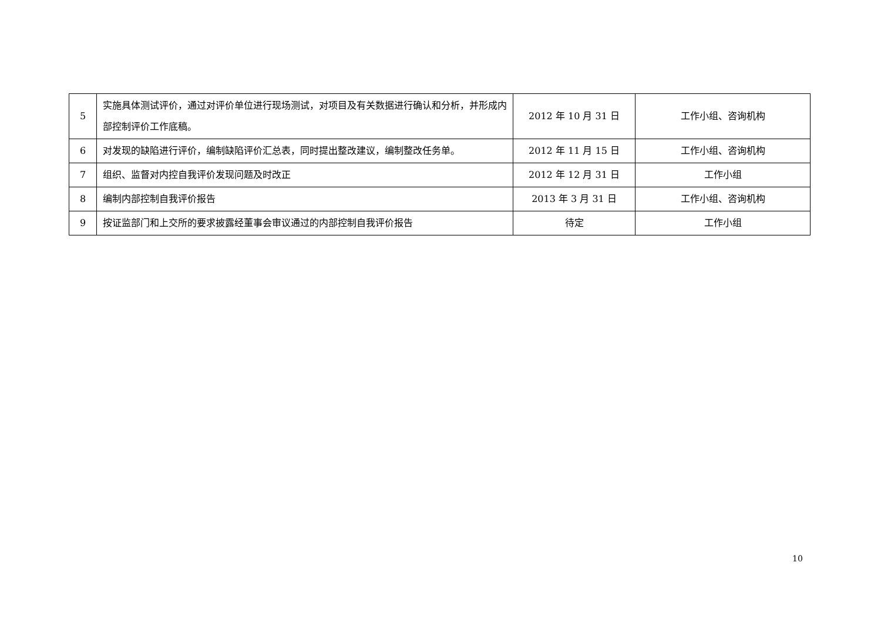| 5 | 实施具体测试评价，通过对评价单位进行现场测试，对项目及有关数据进行确认和分析，并形成内部控制评价工作底稿。 | 2012 年 10 月 31 日 | 工作小组、咨询机构 |
| 6 | 对发现的缺陷进行评价，编制缺陷评价汇总表，同时提出整改建议，编制整改任务单。 | 2012 年 11 月 15 日 | 工作小组、咨询机构 |
| 7 | 组织、监督对内控自我评价发现问题及时改正 | 2012 年 12 月 31 日 | 工作小组 |
| 8 | 编制内部控制自我评价报告 | 2013 年 3 月 31 日 | 工作小组、咨询机构 |
| 9 | 按证监部门和上交所的要求披露经董事会审议通过的内部控制自我评价报告 | 待定 | 工作小组 |
10